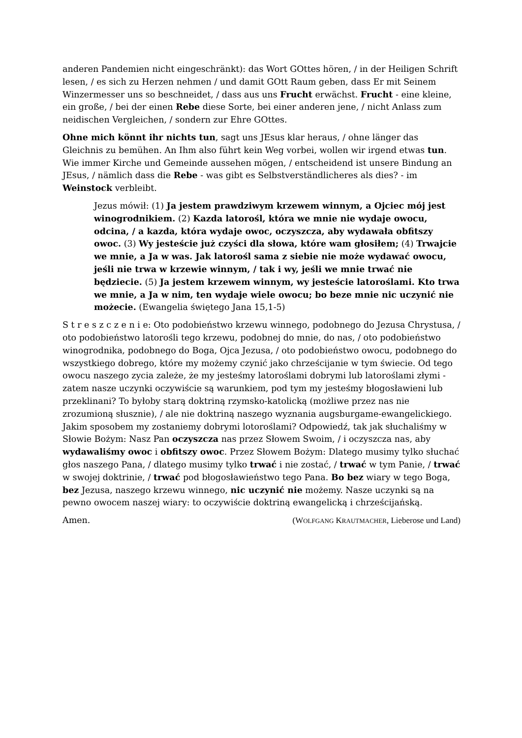anderen Pandemien nicht eingeschränkt): das Wort GOttes hören, / in der Heiligen Schrift lesen, / es sich zu Herzen nehmen / und damit GOtt Raum geben, dass Er mit Seinem Winzermesser uns so beschneidet, / dass aus uns Frucht erwächst. Frucht - eine kleine, ein große, / bei der einen Rebe diese Sorte, bei einer anderen jene, / nicht Anlass zum neidischen Vergleichen, / sondern zur Ehre GOttes.
Ohne mich könnt ihr nichts tun, sagt uns JEsus klar heraus, / ohne länger das Gleichnis zu bemühen. An Ihm also führt kein Weg vorbei, wollen wir irgend etwas tun. Wie immer Kirche und Gemeinde aussehen mögen, / entscheidend ist unsere Bindung an JEsus, / nämlich dass die Rebe - was gibt es Selbstverständlicheres als dies? - im Weinstock verbleibt.
Jezus mówił: (1) Ja jestem prawdziwym krzewem winnym, a Ojciec mój jest winogrodnikiem. (2) Kazda latorośl, która we mnie nie wydaje owocu, odcina, / a kazda, która wydaje owoc, oczyszcza, aby wydawała obfitszy owoc. (3) Wy jesteście już czyści dla słowa, które wam głosiłem; (4) Trwajcie we mnie, a Ja w was. Jak latorośl sama z siebie nie może wydawać owocu, jeśli nie trwa w krzewie winnym, / tak i wy, jeśli we mnie trwać nie będziecie. (5) Ja jestem krzewem winnym, wy jesteście latoroślami. Kto trwa we mnie, a Ja w nim, ten wydaje wiele owocu; bo beze mnie nic uczynić nie możecie. (Ewangelia świętego Jana 15,1-5)
S t r e s z c z e n i e: Oto podobieństwo krzewu winnego, podobnego do Jezusa Chrystusa, / oto podobieństwo latorośli tego krzewu, podobnej do mnie, do nas, / oto podobieństwo winogrodnika, podobnego do Boga, Ojca Jezusa, / oto podobieństwo owocu, podobnego do wszystkiego dobrego, które my możemy czynić jako chrześcijanie w tym świecie. Od tego owocu naszego zycia zależe, że my jesteśmy latoroślami dobrymi lub latoroślami złymi - zatem nasze uczynki oczywiście są warunkiem, pod tym my jesteśmy błogosławieni lub przeklinani? To byłoby starą doktriną rzymsko-katolicką (możliwe przez nas nie zrozumioną słusznie), / ale nie doktriną naszego wyznania augsburgame-ewangelickiego. Jakim sposobem my zostaniemy dobrymi lotoroślami? Odpowiedź, tak jak słuchaliśmy w Słowie Bożym: Nasz Pan oczyszcza nas przez Słowem Swoim, / i oczyszcza nas, aby wydawaliśmy owoc i obfitszy owoc. Przez Słowem Bożym: Dlatego musimy tylko słuchać głos naszego Pana, / dlatego musimy tylko trwać i nie zostać, / trwać w tym Panie, / trwać w swojej doktrinie, / trwać pod błogosławieństwo tego Pana. Bo bez wiary w tego Boga, bez Jezusa, naszego krzewu winnego, nic uczynić nie możemy. Nasze uczynki są na pewno owocem naszej wiary: to oczywiście doktriną ewangelicką i chrześcijańską.
Amen. (WOLFGANG KRAUTMACHER, Lieberose und Land)